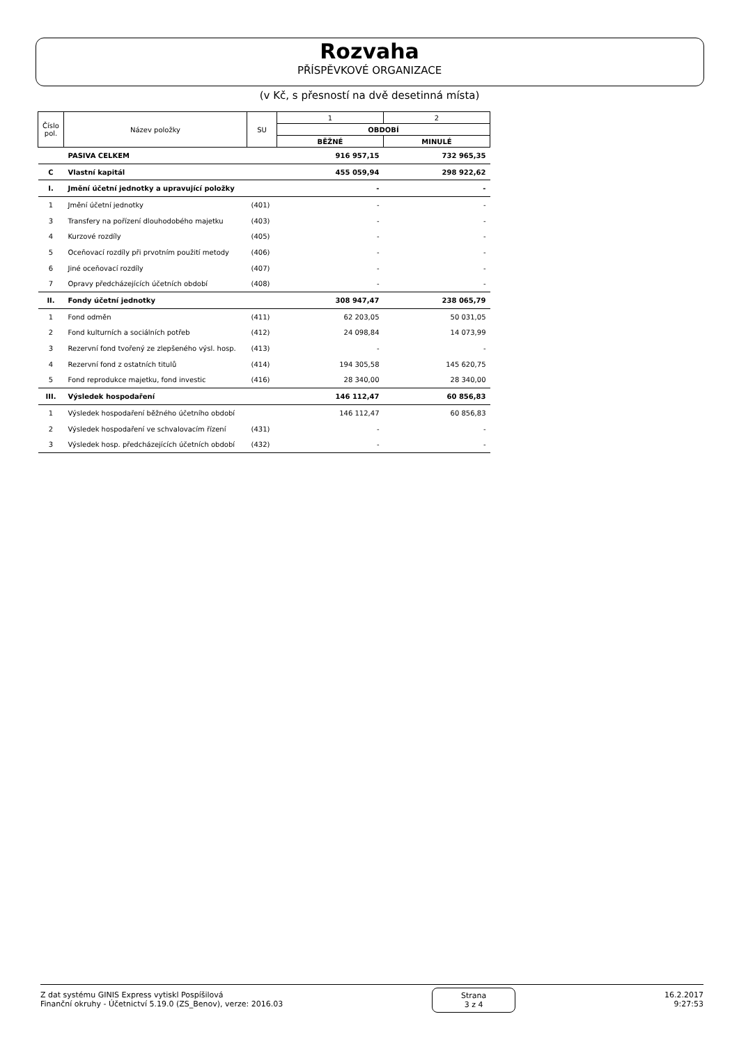Rozvaha
PŘÍSPĚVKOVÉ ORGANIZACE
(v Kč, s přesností na dvě desetinná místa)
| Číslo pol. | Název položky | SU | 1 | 2 |
| --- | --- | --- | --- | --- |
| | | | OBDOBÍ | |
| | | | BĚŽNÉ | MINULÉ |
| | PASIVA CELKEM | | 916 957,15 | 732 965,35 |
| C | Vlastní kapitál | | 455 059,94 | 298 922,62 |
| I. | Jmění účetní jednotky a upravující položky | | - | - |
| 1 | Jmění účetní jednotky | (401) | - | - |
| 3 | Transfery na pořízení dlouhodobého majetku | (403) | - | - |
| 4 | Kurzové rozdíly | (405) | - | - |
| 5 | Oceňovací rozdíly při prvotním použití metody | (406) | - | - |
| 6 | Jiné oceňovací rozdíly | (407) | - | - |
| 7 | Opravy předcházejících účetních období | (408) | - | - |
| II. | Fondy účetní jednotky | | 308 947,47 | 238 065,79 |
| 1 | Fond odměn | (411) | 62 203,05 | 50 031,05 |
| 2 | Fond kulturních a sociálních potřeb | (412) | 24 098,84 | 14 073,99 |
| 3 | Rezervní fond tvořený ze zlepšeného výsl. hosp. | (413) | - | - |
| 4 | Rezervní fond z ostatních titulů | (414) | 194 305,58 | 145 620,75 |
| 5 | Fond reprodukce majetku, fond investic | (416) | 28 340,00 | 28 340,00 |
| III. | Výsledek hospodaření | | 146 112,47 | 60 856,83 |
| 1 | Výsledek hospodaření běžného účetního období | | 146 112,47 | 60 856,83 |
| 2 | Výsledek hospodaření ve schvalovacím řízení | (431) | - | - |
| 3 | Výsledek hosp. předcházejících účetních období | (432) | - | - |
Z dat systému GINIS Express vytiskl Pospíšilová
Finanční okruhy - Účetnictví 5.19.0 (ZS_Benov), verze: 2016.03
Strana
3 z 4
16.2.2017
9:27:53